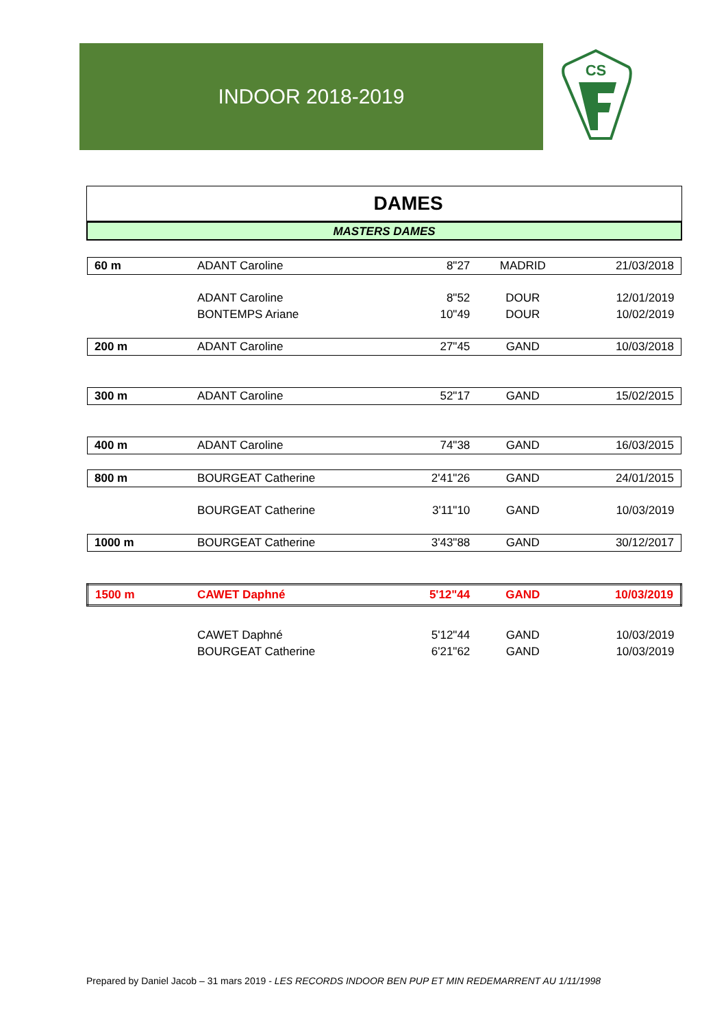INDOOR 2018-2019
CS
DAMES
MASTERS DAMES
| 60 m | ADANT Caroline | 8"27 | MADRID | 21/03/2018 |
| | ADANT Caroline | 8"52 | DOUR | 12/01/2019 |
| | BONTEMPS Ariane | 10"49 | DOUR | 10/02/2019 |
| 200 m | ADANT Caroline | 27"45 | GAND | 10/03/2018 |
| 300 m | ADANT Caroline | 52"17 | GAND | 15/02/2015 |
| 400 m | ADANT Caroline | 74"38 | GAND | 16/03/2015 |
| 800 m | BOURGEAT Catherine | 2'41"26 | GAND | 24/01/2015 |
| | BOURGEAT Catherine | 3'11"10 | GAND | 10/03/2019 |
| 1000 m | BOURGEAT Catherine | 3'43"88 | GAND | 30/12/2017 |
| 1500 m | CAWET Daphné | 5'12"44 | GAND | 10/03/2019 |
| | CAWET Daphné | 5'12"44 | GAND | 10/03/2019 |
| | BOURGEAT Catherine | 6'21"62 | GAND | 10/03/2019 |
Prepared by Daniel Jacob – 31 mars 2019 - LES RECORDS INDOOR BEN PUP ET MIN REDEMARRENT AU 1/11/1998